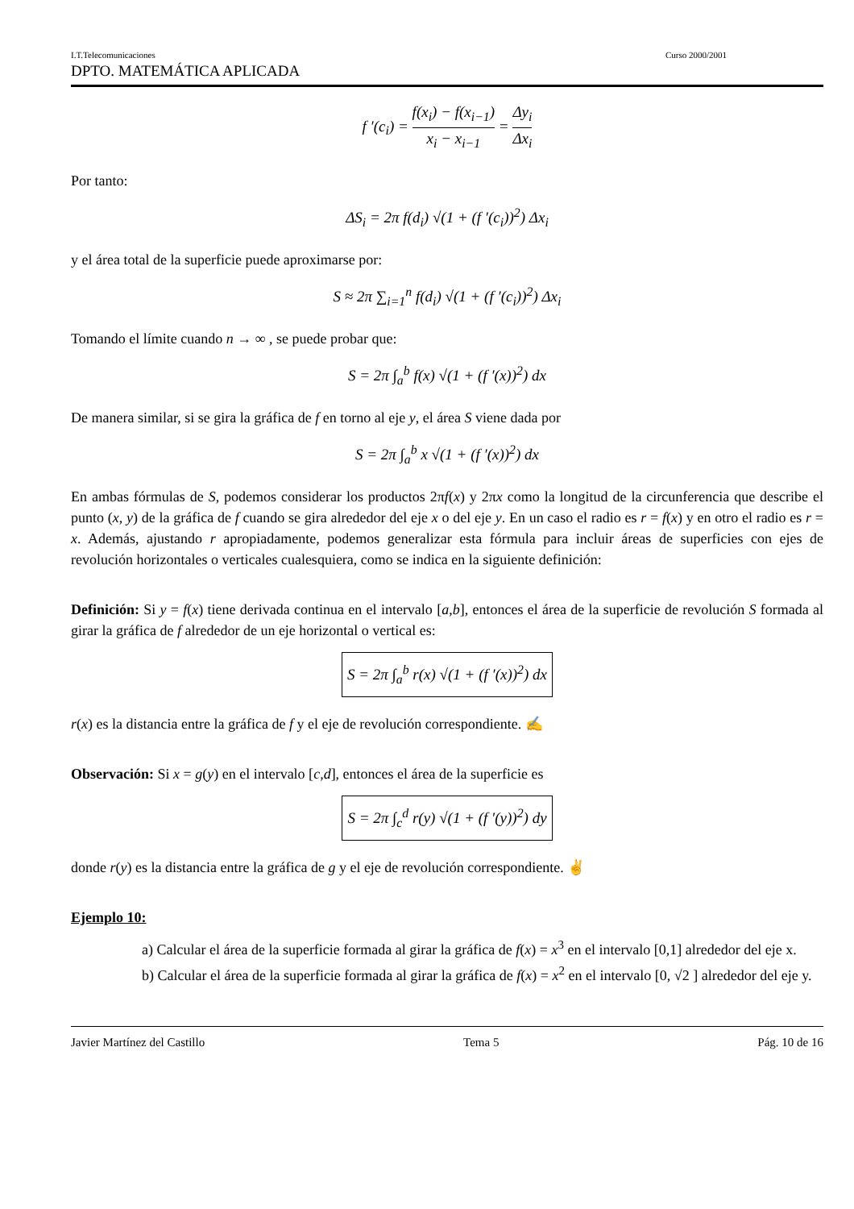I.T.Telecomunicaciones Curso 2000/2001
DPTO. MATEMÁTICA APLICADA
f ′(c<sub>i</sub>) = f(x<sub>i</sub>) − f(x<sub>i−1</sub>) x<sub>i</sub> − x<sub>i−1</sub> = Δy<sub>i</sub> Δx<sub>i</sub>
Por tanto:
ΔS<sub>i</sub> = 2π f(d<sub>i</sub>) √(1 + (f ′(c<sub>i</sub>))<sup>2</sup>) Δx<sub>i</sub>
y el área total de la superficie puede aproximarse por:
S ≈ 2π ∑<sub>i=1</sub><sup>n</sup> f(d<sub>i</sub>) √(1 + (f ′(c<sub>i</sub>))<sup>2</sup>) Δx<sub>i</sub>
Tomando el límite cuando n → ∞ , se puede probar que:
S = 2π ∫<sub>a</sub><sup>b</sup> f(x) √(1 + (f ′(x))<sup>2</sup>) dx
De manera similar, si se gira la gráfica de f en torno al eje y, el área S viene dada por
S = 2π ∫<sub>a</sub><sup>b</sup> x √(1 + (f ′(x))<sup>2</sup>) dx
En ambas fórmulas de S, podemos considerar los productos 2πf(x) y 2πx como la longitud de la circunferencia que describe el punto (x, y) de la gráfica de f cuando se gira alrededor del eje x o del eje y. En un caso el radio es r = f(x) y en otro el radio es r = x. Además, ajustando r apropiadamente, podemos generalizar esta fórmula para incluir áreas de superficies con ejes de revolución horizontales o verticales cualesquiera, como se indica en la siguiente definición:
Definición: Si y = f(x) tiene derivada continua en el intervalo [a,b], entonces el área de la superficie de revolución S formada al girar la gráfica de f alrededor de un eje horizontal o vertical es:
S = 2π ∫<sub>a</sub><sup>b</sup> r(x) √(1 + (f ′(x))<sup>2</sup>) dx
r(x) es la distancia entre la gráfica de f y el eje de revolución correspondiente. ✍
Observación: Si x = g(y) en el intervalo [c,d], entonces el área de la superficie es
S = 2π ∫<sub>c</sub><sup>d</sup> r(y) √(1 + (f ′(y))<sup>2</sup>) dy
donde r(y) es la distancia entre la gráfica de g y el eje de revolución correspondiente. ✌
Ejemplo 10:
a) Calcular el área de la superficie formada al girar la gráfica de f(x) = x<sup>3</sup> en el intervalo [0,1] alrededor del eje x.
b) Calcular el área de la superficie formada al girar la gráfica de f(x) = x<sup>2</sup> en el intervalo [0, √2 ] alrededor del eje y.
Javier Martínez del Castillo Tema 5 Pág. 10 de 16